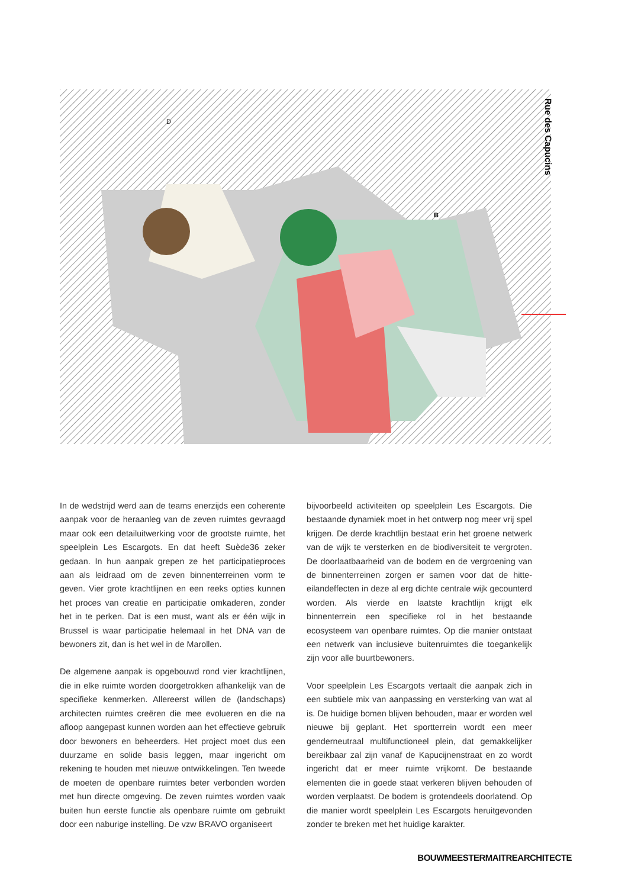Rue des Capucins
B
D
In de wedstrijd werd aan de teams enerzijds een coherente aanpak voor de heraanleg van de zeven ruimtes gevraagd maar ook een detailuitwerking voor de grootste ruimte, het speelplein Les Escargots. En dat heeft Suède36 zeker gedaan. In hun aanpak grepen ze het participatieproces aan als leidraad om de zeven binnenterreinen vorm te geven. Vier grote krachtlijnen en een reeks opties kunnen het proces van creatie en participatie omkaderen, zonder het in te perken. Dat is een must, want als er één wijk in Brussel is waar participatie helemaal in het DNA van de bewoners zit, dan is het wel in de Marollen.
De algemene aanpak is opgebouwd rond vier krachtlijnen, die in elke ruimte worden doorgetrokken afhankelijk van de specifieke kenmerken. Allereerst willen de (landschaps) architecten ruimtes creëren die mee evolueren en die na afloop aangepast kunnen worden aan het effectieve gebruik door bewoners en beheerders. Het project moet dus een duurzame en solide basis leggen, maar ingericht om rekening te houden met nieuwe ontwikkelingen. Ten tweede de moeten de openbare ruimtes beter verbonden worden met hun directe omgeving. De zeven ruimtes worden vaak buiten hun eerste functie als openbare ruimte om gebruikt door een naburige instelling. De vzw BRAVO organiseert
bijvoorbeeld activiteiten op speelplein Les Escargots. Die bestaande dynamiek moet in het ontwerp nog meer vrij spel krijgen. De derde krachtlijn bestaat erin het groene netwerk van de wijk te versterken en de biodiversiteit te vergroten. De doorlaatbaarheid van de bodem en de vergroening van de binnenterreinen zorgen er samen voor dat de hitte-eilandeffecten in deze al erg dichte centrale wijk gecounterd worden. Als vierde en laatste krachtlijn krijgt elk binnenterrein een specifieke rol in het bestaande ecosysteem van openbare ruimtes. Op die manier ontstaat een netwerk van inclusieve buitenruimtes die toegankelijk zijn voor alle buurtbewoners.
Voor speelplein Les Escargots vertaalt die aanpak zich in een subtiele mix van aanpassing en versterking van wat al is. De huidige bomen blijven behouden, maar er worden wel nieuwe bij geplant. Het sportterrein wordt een meer genderneutraal multifunctioneel plein, dat gemakkelijker bereikbaar zal zijn vanaf de Kapucijnenstraat en zo wordt ingericht dat er meer ruimte vrijkomt. De bestaande elementen die in goede staat verkeren blijven behouden of worden verplaatst. De bodem is grotendeels doorlatend. Op die manier wordt speelplein Les Escargots heruitgevonden zonder te breken met het huidige karakter.
BOUWMEESTERMAITREARCHITECTE